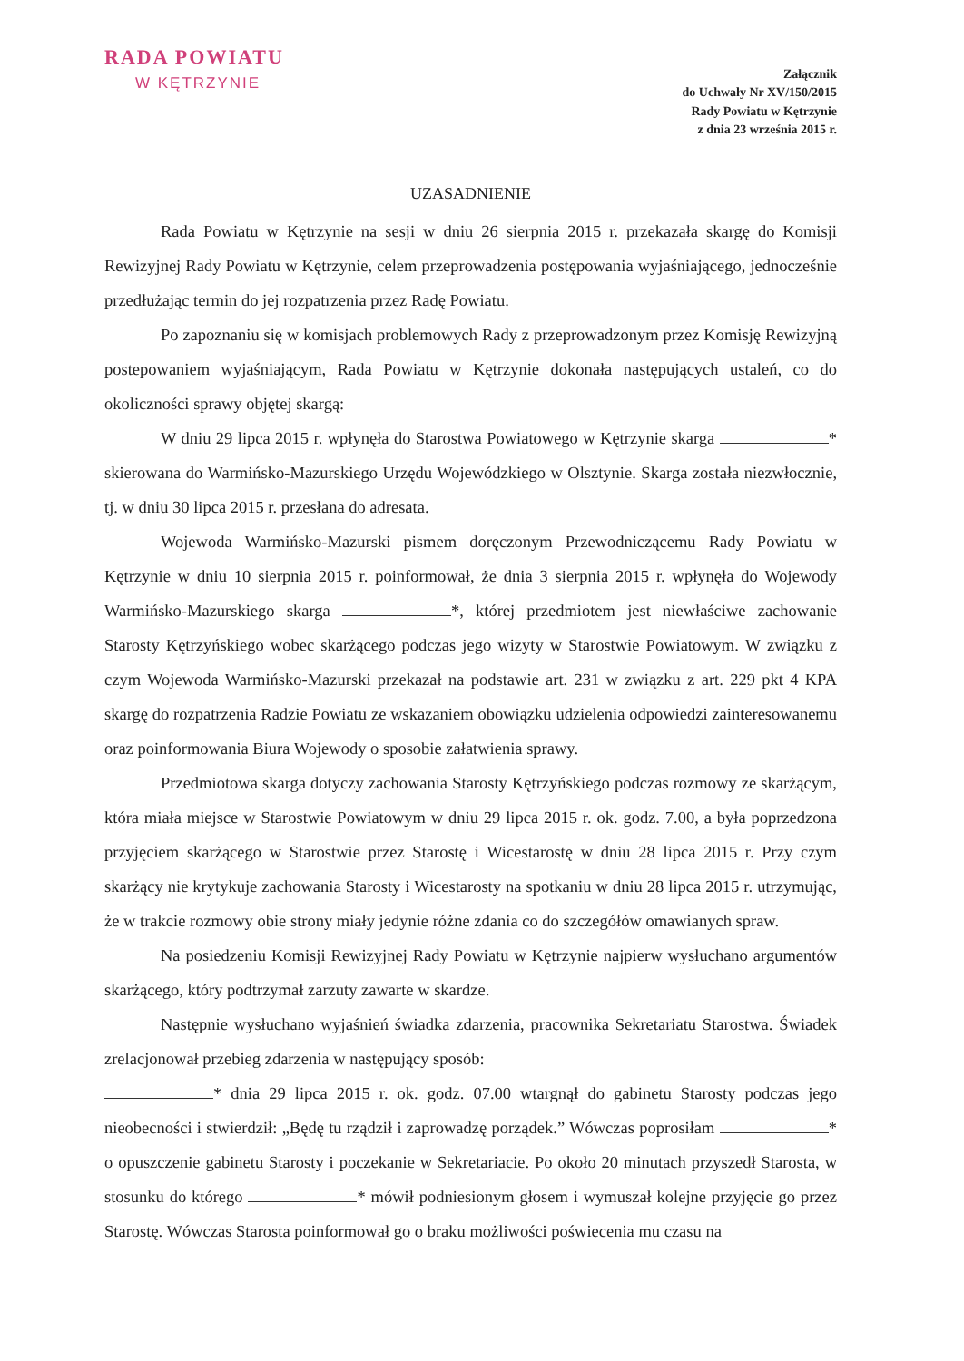RADA POWIATU
W KĘTRZYNIE
Załącznik
do Uchwały Nr XV/150/2015
Rady Powiatu w Kętrzynie
z dnia 23 września 2015 r.
UZASADNIENIE
Rada Powiatu w Kętrzynie na sesji w dniu 26 sierpnia 2015 r. przekazała skargę do Komisji Rewizyjnej Rady Powiatu w Kętrzynie, celem przeprowadzenia postępowania wyjaśniającego, jednocześnie przedłużając termin do jej rozpatrzenia przez Radę Powiatu.
Po zapoznaniu się w komisjach problemowych Rady z przeprowadzonym przez Komisję Rewizyjną postepowaniem wyjaśniającym, Rada Powiatu w Kętrzynie dokonała następujących ustaleń, co do okoliczności sprawy objętej skargą:
W dniu 29 lipca 2015 r. wpłynęła do Starostwa Powiatowego w Kętrzynie skarga * skierowana do Warmińsko-Mazurskiego Urzędu Wojewódzkiego w Olsztynie. Skarga została niezwłocznie, tj. w dniu 30 lipca 2015 r. przesłana do adresata.
Wojewoda Warmińsko-Mazurski pismem doręczonym Przewodniczącemu Rady Powiatu w Kętrzynie w dniu 10 sierpnia 2015 r. poinformował, że dnia 3 sierpnia 2015 r. wpłynęła do Wojewody Warmińsko-Mazurskiego skarga *, której przedmiotem jest niewłaściwe zachowanie Starosty Kętrzyńskiego wobec skarżącego podczas jego wizyty w Starostwie Powiatowym. W związku z czym Wojewoda Warmińsko-Mazurski przekazał na podstawie art. 231 w związku z art. 229 pkt 4 KPA skargę do rozpatrzenia Radzie Powiatu ze wskazaniem obowiązku udzielenia odpowiedzi zainteresowanemu oraz poinformowania Biura Wojewody o sposobie załatwienia sprawy.
Przedmiotowa skarga dotyczy zachowania Starosty Kętrzyńskiego podczas rozmowy ze skarżącym, która miała miejsce w Starostwie Powiatowym w dniu 29 lipca 2015 r. ok. godz. 7.00, a była poprzedzona przyjęciem skarżącego w Starostwie przez Starostę i Wicestarostę w dniu 28 lipca 2015 r. Przy czym skarżący nie krytykuje zachowania Starosty i Wicestarosty na spotkaniu w dniu 28 lipca 2015 r. utrzymując, że w trakcie rozmowy obie strony miały jedynie różne zdania co do szczegółów omawianych spraw.
Na posiedzeniu Komisji Rewizyjnej Rady Powiatu w Kętrzynie najpierw wysłuchano argumentów skarżącego, który podtrzymał zarzuty zawarte w skardze.
Następnie wysłuchano wyjaśnień świadka zdarzenia, pracownika Sekretariatu Starostwa. Świadek zrelacjonował przebieg zdarzenia w następujący sposób:
* dnia 29 lipca 2015 r. ok. godz. 07.00 wtargnął do gabinetu Starosty podczas jego nieobecności i stwierdził: „Będę tu rządził i zaprowadzę porządek.” Wówczas poprosiłam * o opuszczenie gabinetu Starosty i poczekanie w Sekretariacie. Po około 20 minutach przyszedł Starosta, w stosunku do którego * mówił podniesionym głosem i wymuszał kolejne przyjęcie go przez Starostę. Wówczas Starosta poinformował go o braku możliwości poświecenia mu czasu na